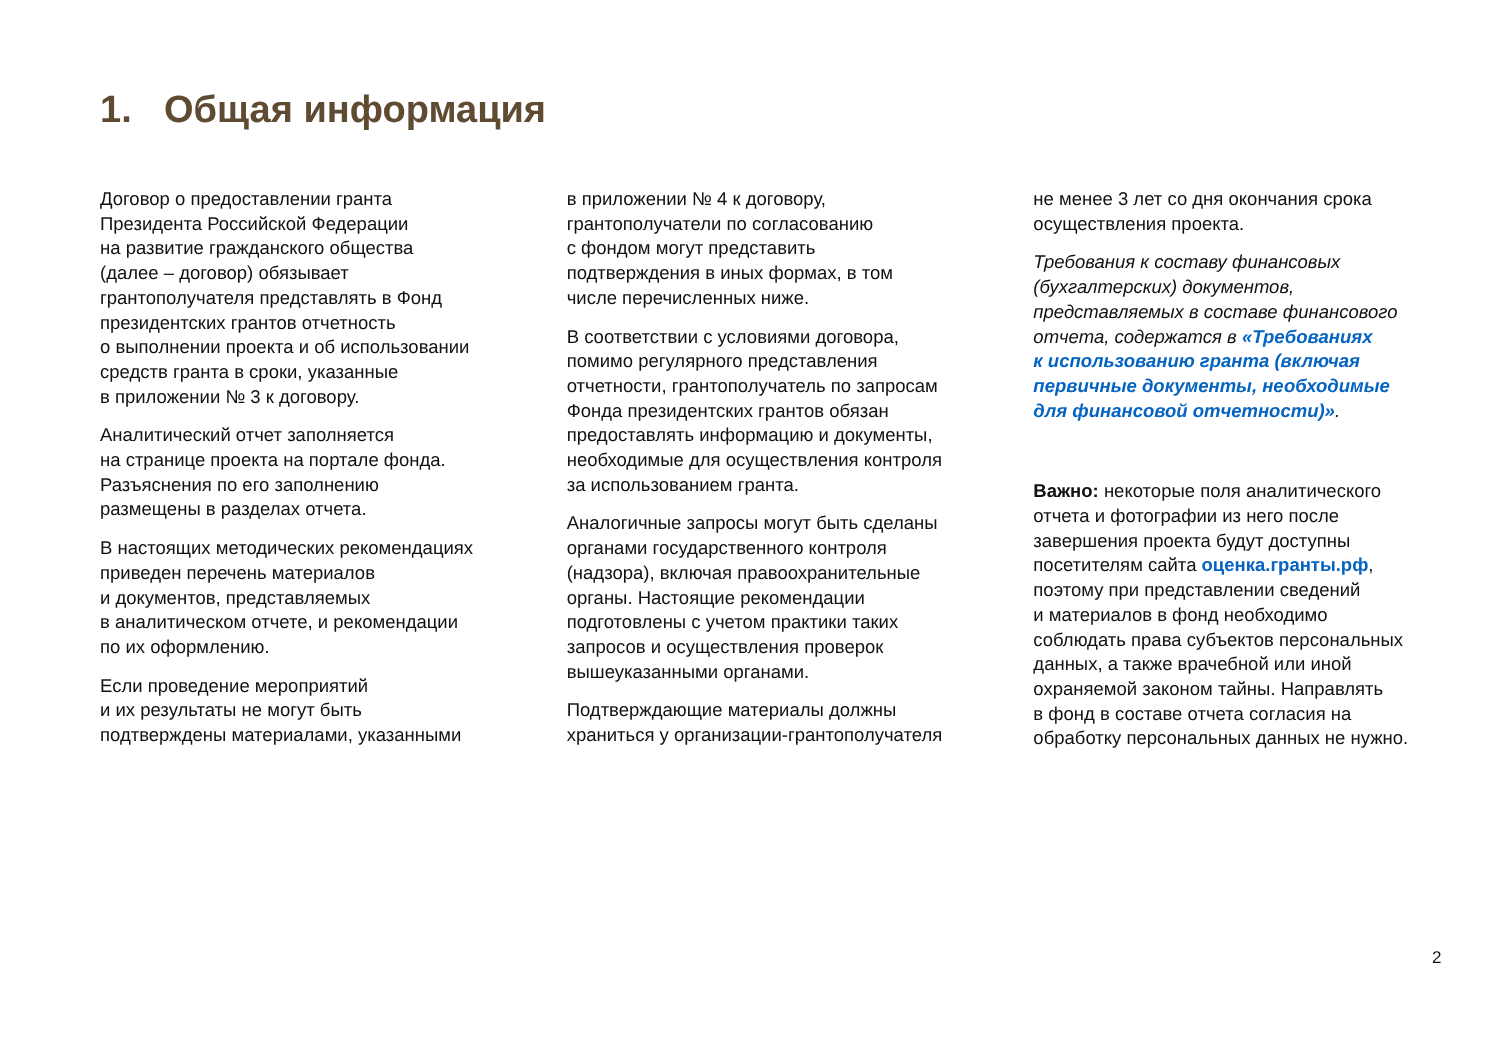1. Общая информация
Договор о предоставлении гранта
Президента Российской Федерации
на развитие гражданского общества
(далее – договор) обязывает
грантополучателя представлять в Фонд
президентских грантов отчетность
о выполнении проекта и об использовании
средств гранта в сроки, указанные
в приложении № 3 к договору.
Аналитический отчет заполняется
на странице проекта на портале фонда.
Разъяснения по его заполнению
размещены в разделах отчета.
В настоящих методических рекомендациях
приведен перечень материалов
и документов, представляемых
в аналитическом отчете, и рекомендации
по их оформлению.
Если проведение мероприятий
и их результаты не могут быть
подтверждены материалами, указанными
в приложении № 4 к договору,
грантополучатели по согласованию
с фондом могут представить
подтверждения в иных формах, в том
числе перечисленных ниже.
В соответствии с условиями договора,
помимо регулярного представления
отчетности, грантополучатель по запросам
Фонда президентских грантов обязан
предоставлять информацию и документы,
необходимые для осуществления контроля
за использованием гранта.
Аналогичные запросы могут быть сделаны
органами государственного контроля
(надзора), включая правоохранительные
органы. Настоящие рекомендации
подготовлены с учетом практики таких
запросов и осуществления проверок
вышеуказанными органами.
Подтверждающие материалы должны
храниться у организации-грантополучателя
не менее 3 лет со дня окончания срока
осуществления проекта.
Требования к составу финансовых
(бухгалтерских) документов,
представляемых в составе финансового
отчета, содержатся в «Требованиях
к использованию гранта (включая
первичные документы, необходимые
для финансовой отчетности)».
Важно: некоторые поля аналитического
отчета и фотографии из него после
завершения проекта будут доступны
посетителям сайта оценка.гранты.рф,
поэтому при представлении сведений
и материалов в фонд необходимо
соблюдать права субъектов персональных
данных, а также врачебной или иной
охраняемой законом тайны. Направлять
в фонд в составе отчета согласия на
обработку персональных данных не нужно.
2